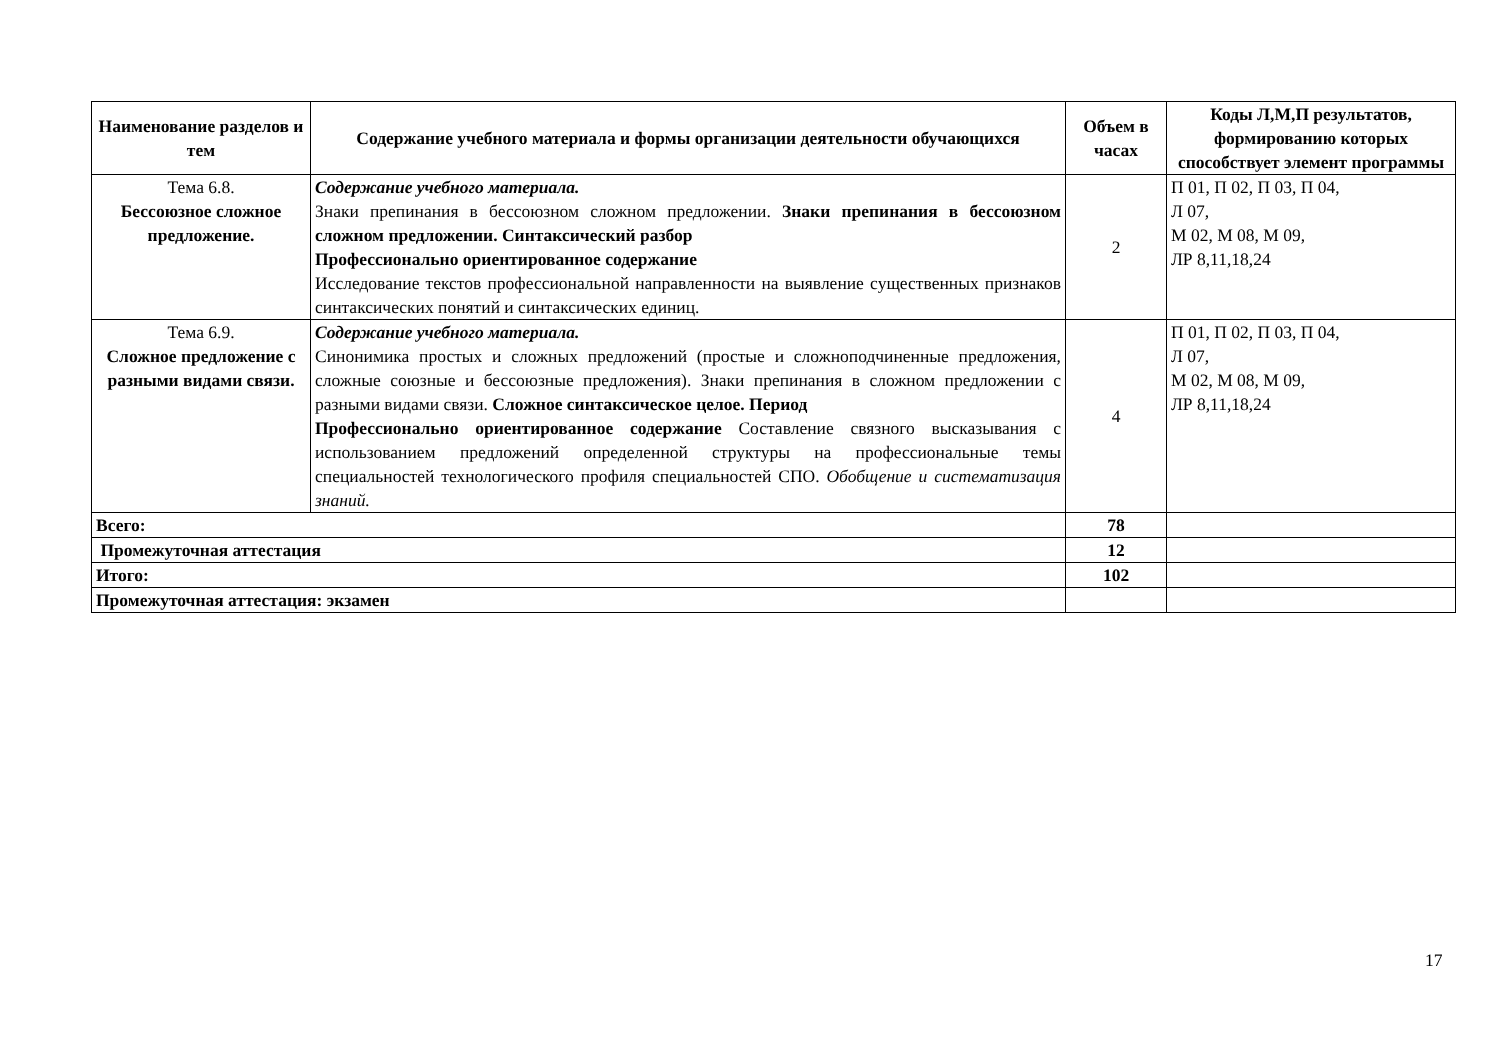| Наименование разделов и тем | Содержание учебного материала и формы организации деятельности обучающихся | Объем в часах | Коды Л,М,П результатов, формированию которых способствует элемент программы |
| --- | --- | --- | --- |
| Тема 6.8. Бессоюзное сложное предложение. | Содержание учебного материала. Знаки препинания в бессоюзном сложном предложении. Знаки препинания в бессоюзном сложном предложении. Синтаксический разбор Профессионально ориентированное содержание Исследование текстов профессиональной направленности на выявление существенных признаков синтаксических понятий и синтаксических единиц. | 2 | П 01, П 02, П 03, П 04, Л 07, М 02, М 08, М 09, ЛР 8,11,18,24 |
| Тема 6.9. Сложное предложение с разными видами связи. | Содержание учебного материала. Синонимика простых и сложных предложений (простые и сложноподчиненные предложения, сложные союзные и бессоюзные предложения). Знаки препинания в сложном предложении с разными видами связи. Сложное синтаксическое целое. Период Профессионально ориентированное содержание Составление связного высказывания с использованием предложений определенной структуры на профессиональные темы специальностей технологического профиля специальностей СПО. Обобщение и систематизация знаний. | 4 | П 01, П 02, П 03, П 04, Л 07, М 02, М 08, М 09, ЛР 8,11,18,24 |
| Всего: | | 78 | |
| Промежуточная аттестация | | 12 | |
| Итого: | | 102 | |
| Промежуточная аттестация: экзамен | | | |
17